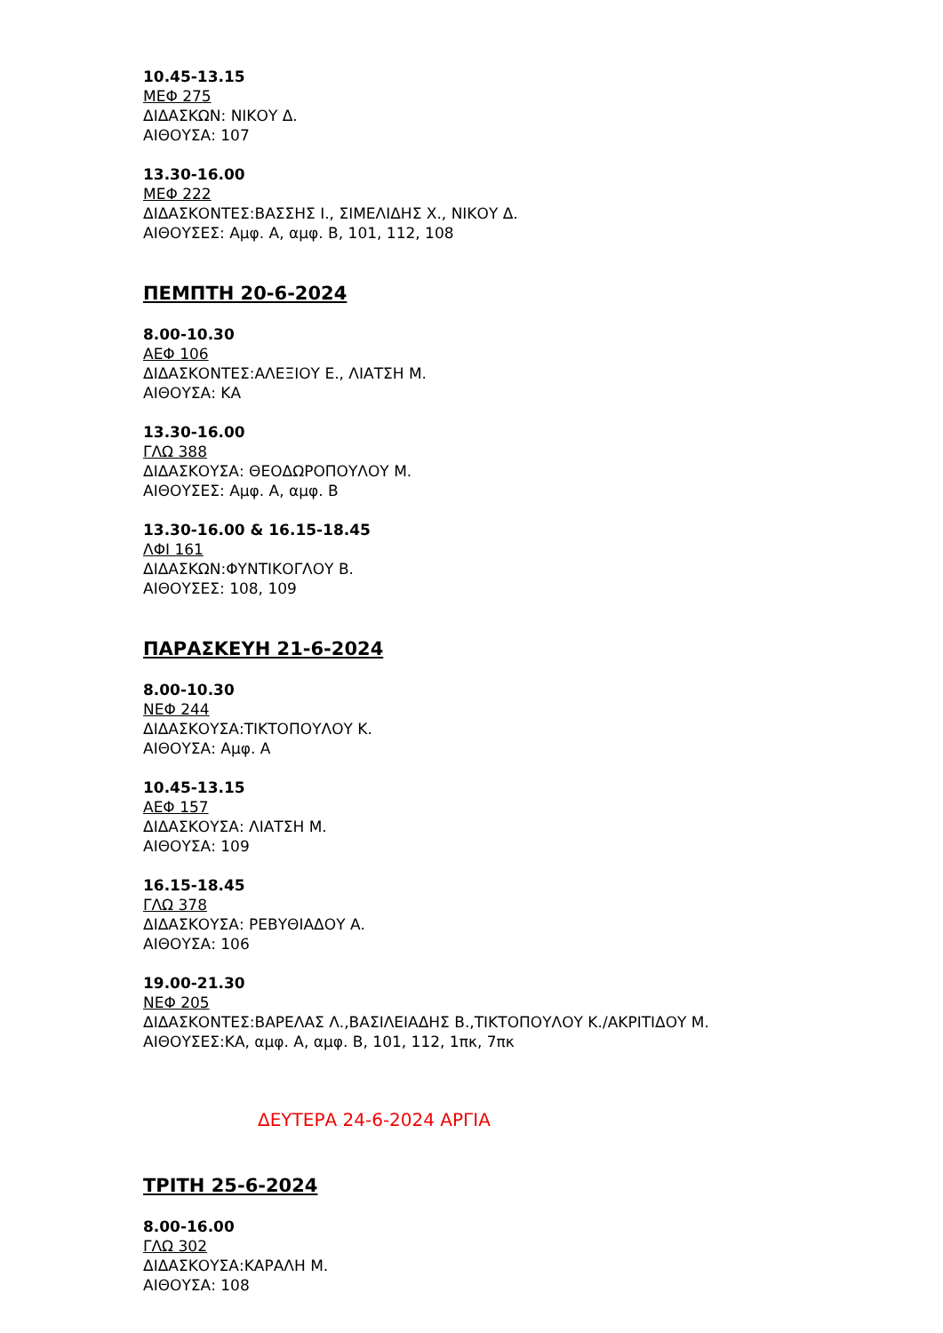10.45-13.15
ΜΕΦ 275
ΔΙΔΑΣΚΩΝ: ΝΙΚΟΥ Δ.
ΑΙΘΟΥΣΑ: 107
13.30-16.00
ΜΕΦ 222
ΔΙΔΑΣΚΟΝΤΕΣ:ΒΑΣΣΗΣ Ι., ΣΙΜΕΛΙΔΗΣ Χ., ΝΙΚΟΥ Δ.
ΑΙΘΟΥΣΕΣ: Αμφ. Α, αμφ. Β, 101, 112, 108
ΠΕΜΠΤΗ 20-6-2024
8.00-10.30
ΑΕΦ 106
ΔΙΔΑΣΚΟΝΤΕΣ:ΑΛΕΞΙΟΥ Ε., ΛΙΑΤΣΗ Μ.
ΑΙΘΟΥΣΑ: ΚΑ
13.30-16.00
ΓΛΩ 388
ΔΙΔΑΣΚΟΥΣΑ: ΘΕΟΔΩΡΟΠΟΥΛΟΥ Μ.
ΑΙΘΟΥΣΕΣ: Αμφ. Α, αμφ. Β
13.30-16.00 & 16.15-18.45
ΛΦΙ 161
ΔΙΔΑΣΚΩΝ:ΦΥΝΤΙΚΟΓΛΟΥ Β.
ΑΙΘΟΥΣΕΣ: 108, 109
ΠΑΡΑΣΚΕΥΗ 21-6-2024
8.00-10.30
ΝΕΦ 244
ΔΙΔΑΣΚΟΥΣΑ:ΤΙΚΤΟΠΟΥΛΟΥ Κ.
ΑΙΘΟΥΣΑ: Αμφ. Α
10.45-13.15
ΑΕΦ 157
ΔΙΔΑΣΚΟΥΣΑ: ΛΙΑΤΣΗ Μ.
ΑΙΘΟΥΣΑ: 109
16.15-18.45
ΓΛΩ 378
ΔΙΔΑΣΚΟΥΣΑ: ΡΕΒΥΘΙΑΔΟΥ Α.
ΑΙΘΟΥΣΑ: 106
19.00-21.30
ΝΕΦ 205
ΔΙΔΑΣΚΟΝΤΕΣ:ΒΑΡΕΛΑΣ Λ.,ΒΑΣΙΛΕΙΑΔΗΣ Β.,ΤΙΚΤΟΠΟΥΛΟΥ Κ./ΑΚΡΙΤΙΔΟΥ Μ.
ΑΙΘΟΥΣΕΣ:ΚΑ, αμφ. Α, αμφ. Β, 101, 112, 1πκ, 7πκ
ΔΕΥΤΕΡΑ 24-6-2024 ΑΡΓΙΑ
ΤΡΙΤΗ 25-6-2024
8.00-16.00
ΓΛΩ 302
ΔΙΔΑΣΚΟΥΣΑ:ΚΑΡΑΛΗ Μ.
ΑΙΘΟΥΣΑ: 108